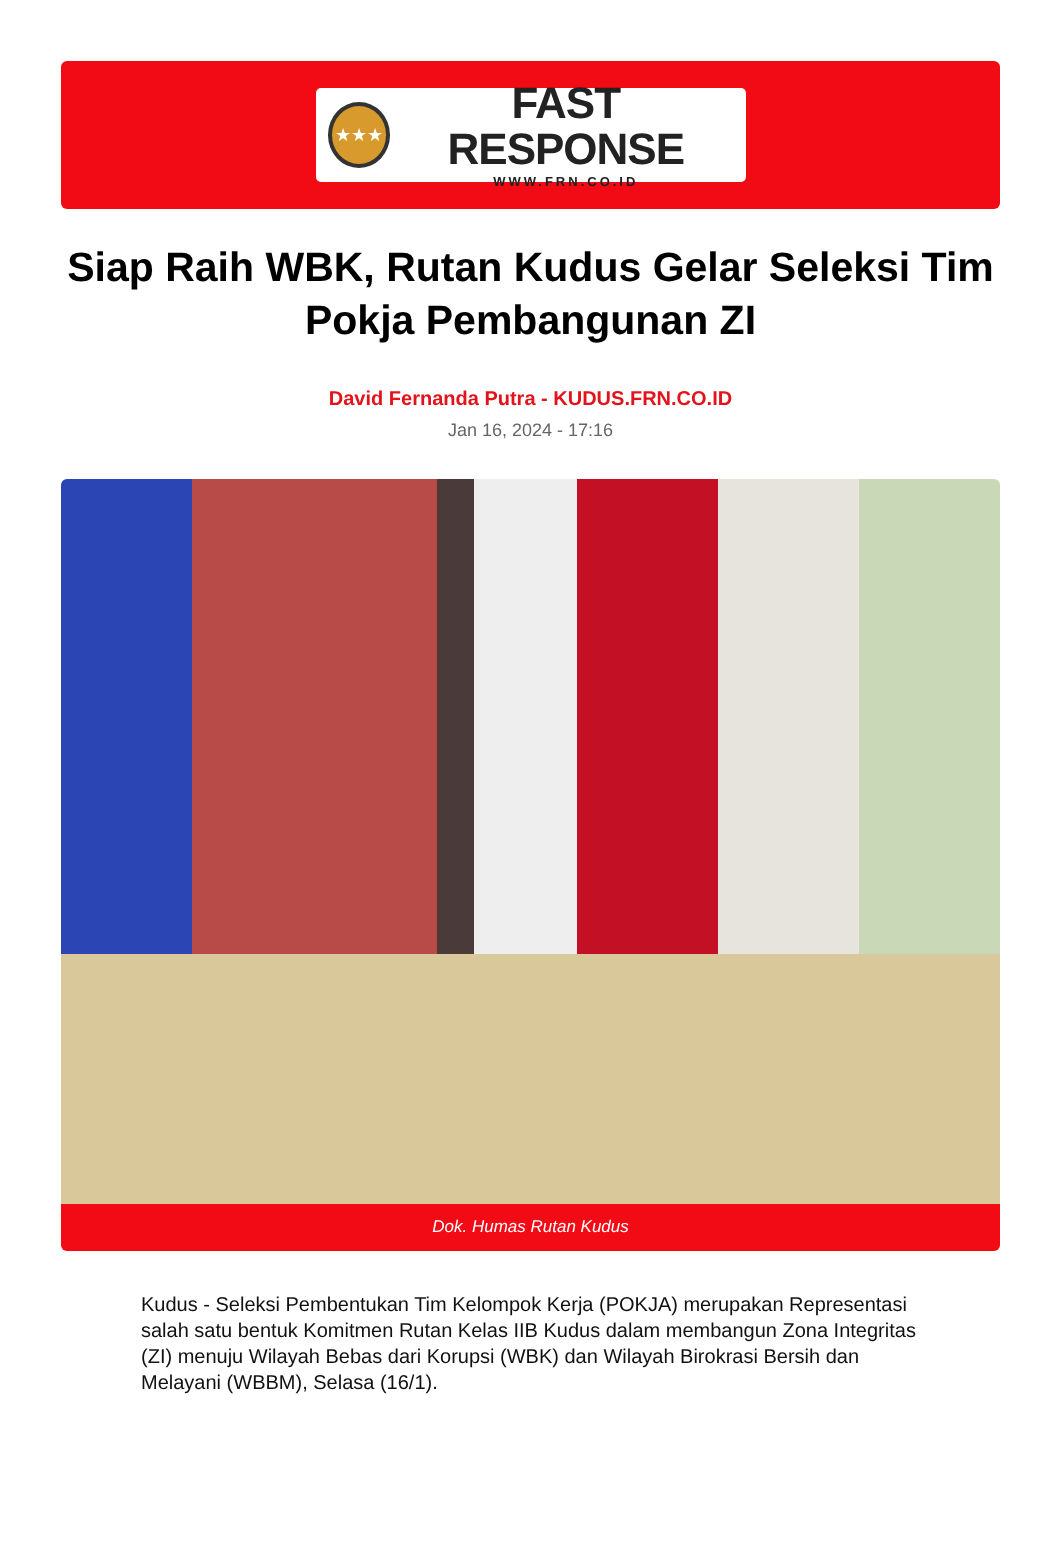★★★
FAST RESPONSE
WWW.FRN.CO.ID
Siap Raih WBK, Rutan Kudus Gelar Seleksi Tim Pokja Pembangunan ZI
David Fernanda Putra - KUDUS.FRN.CO.ID
Jan 16, 2024 - 17:16
Dok. Humas Rutan Kudus
Kudus - Seleksi Pembentukan Tim Kelompok Kerja (POKJA) merupakan Representasi salah satu bentuk Komitmen Rutan Kelas IIB Kudus dalam membangun Zona Integritas (ZI) menuju Wilayah Bebas dari Korupsi (WBK) dan Wilayah Birokrasi Bersih dan Melayani (WBBM), Selasa (16/1).